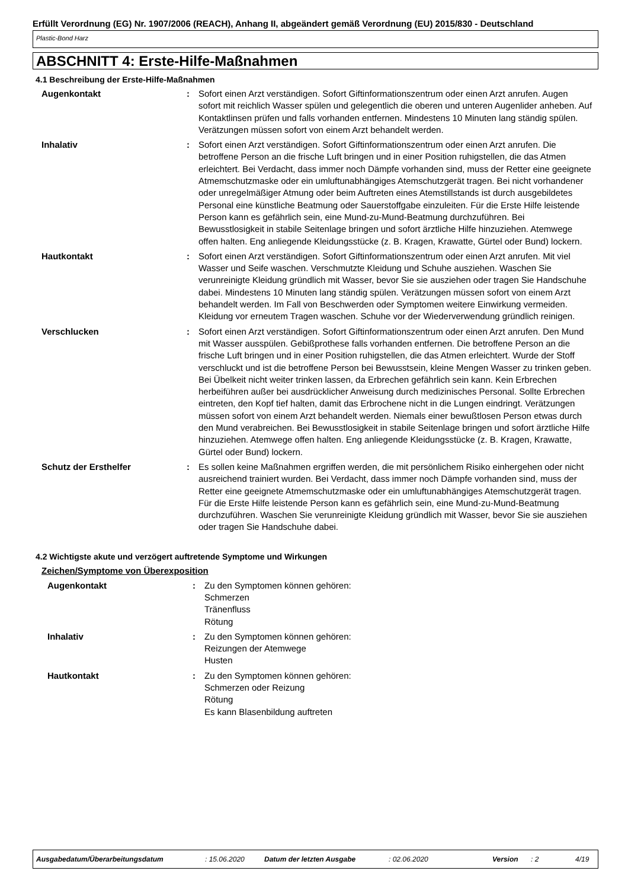Erfüllt Verordnung (EG) Nr. 1907/2006 (REACH), Anhang II, abgeändert gemäß Verordnung (EU) 2015/830 - Deutschland
Plastic-Bond Harz
ABSCHNITT 4: Erste-Hilfe-Maßnahmen
4.1 Beschreibung der Erste-Hilfe-Maßnahmen
Augenkontakt : Sofort einen Arzt verständigen. Sofort Giftinformationszentrum oder einen Arzt anrufen. Augen sofort mit reichlich Wasser spülen und gelegentlich die oberen und unteren Augenlider anheben. Auf Kontaktlinsen prüfen und falls vorhanden entfernen. Mindestens 10 Minuten lang ständig spülen. Verätzungen müssen sofort von einem Arzt behandelt werden.
Inhalativ : Sofort einen Arzt verständigen. Sofort Giftinformationszentrum oder einen Arzt anrufen. Die betroffene Person an die frische Luft bringen und in einer Position ruhigstellen, die das Atmen erleichtert. Bei Verdacht, dass immer noch Dämpfe vorhanden sind, muss der Retter eine geeignete Atmemschutzmaske oder ein umluftunabhängiges Atemschutzgerät tragen. Bei nicht vorhandener oder unregelmäßiger Atmung oder beim Auftreten eines Atemstillstands ist durch ausgebildetes Personal eine künstliche Beatmung oder Sauerstoffgabe einzuleiten. Für die Erste Hilfe leistende Person kann es gefährlich sein, eine Mund-zu-Mund-Beatmung durchzuführen. Bei Bewusstlosigkeit in stabile Seitenlage bringen und sofort ärztliche Hilfe hinzuziehen. Atemwege offen halten. Eng anliegende Kleidungsstücke (z. B. Kragen, Krawatte, Gürtel oder Bund) lockern.
Hautkontakt : Sofort einen Arzt verständigen. Sofort Giftinformationszentrum oder einen Arzt anrufen. Mit viel Wasser und Seife waschen. Verschmutzte Kleidung und Schuhe ausziehen. Waschen Sie verunreinigte Kleidung gründlich mit Wasser, bevor Sie sie ausziehen oder tragen Sie Handschuhe dabei. Mindestens 10 Minuten lang ständig spülen. Verätzungen müssen sofort von einem Arzt behandelt werden. Im Fall von Beschwerden oder Symptomen weitere Einwirkung vermeiden. Kleidung vor erneutem Tragen waschen. Schuhe vor der Wiederverwendung gründlich reinigen.
Verschlucken : Sofort einen Arzt verständigen. Sofort Giftinformationszentrum oder einen Arzt anrufen. Den Mund mit Wasser ausspülen. Gebißprothese falls vorhanden entfernen. Die betroffene Person an die frische Luft bringen und in einer Position ruhigstellen, die das Atmen erleichtert. Wurde der Stoff verschluckt und ist die betroffene Person bei Bewusstsein, kleine Mengen Wasser zu trinken geben. Bei Übelkeit nicht weiter trinken lassen, da Erbrechen gefährlich sein kann. Kein Erbrechen herbeiführen außer bei ausdrücklicher Anweisung durch medizinisches Personal. Sollte Erbrechen eintreten, den Kopf tief halten, damit das Erbrochene nicht in die Lungen eindringt. Verätzungen müssen sofort von einem Arzt behandelt werden. Niemals einer bewußtlosen Person etwas durch den Mund verabreichen. Bei Bewusstlosigkeit in stabile Seitenlage bringen und sofort ärztliche Hilfe hinzuziehen. Atemwege offen halten. Eng anliegende Kleidungsstücke (z. B. Kragen, Krawatte, Gürtel oder Bund) lockern.
Schutz der Ersthelfer : Es sollen keine Maßnahmen ergriffen werden, die mit persönlichem Risiko einhergehen oder nicht ausreichend trainiert wurden. Bei Verdacht, dass immer noch Dämpfe vorhanden sind, muss der Retter eine geeignete Atmemschutzmaske oder ein umluftunabhängiges Atemschutzgerät tragen. Für die Erste Hilfe leistende Person kann es gefährlich sein, eine Mund-zu-Mund-Beatmung durchzuführen. Waschen Sie verunreinigte Kleidung gründlich mit Wasser, bevor Sie sie ausziehen oder tragen Sie Handschuhe dabei.
4.2 Wichtigste akute und verzögert auftretende Symptome und Wirkungen
Zeichen/Symptome von Überexposition
Augenkontakt : Zu den Symptomen können gehören:
Schmerzen
Tränenfluss
Rötung
Inhalativ : Zu den Symptomen können gehören:
Reizungen der Atemwege
Husten
Hautkontakt : Zu den Symptomen können gehören:
Schmerzen oder Reizung
Rötung
Es kann Blasenbildung auftreten
Ausgabedatum/Überarbeitungsdatum: 15.06.2020 Datum der letzten Ausgabe: 02.06.2020 Version: 2 4/19